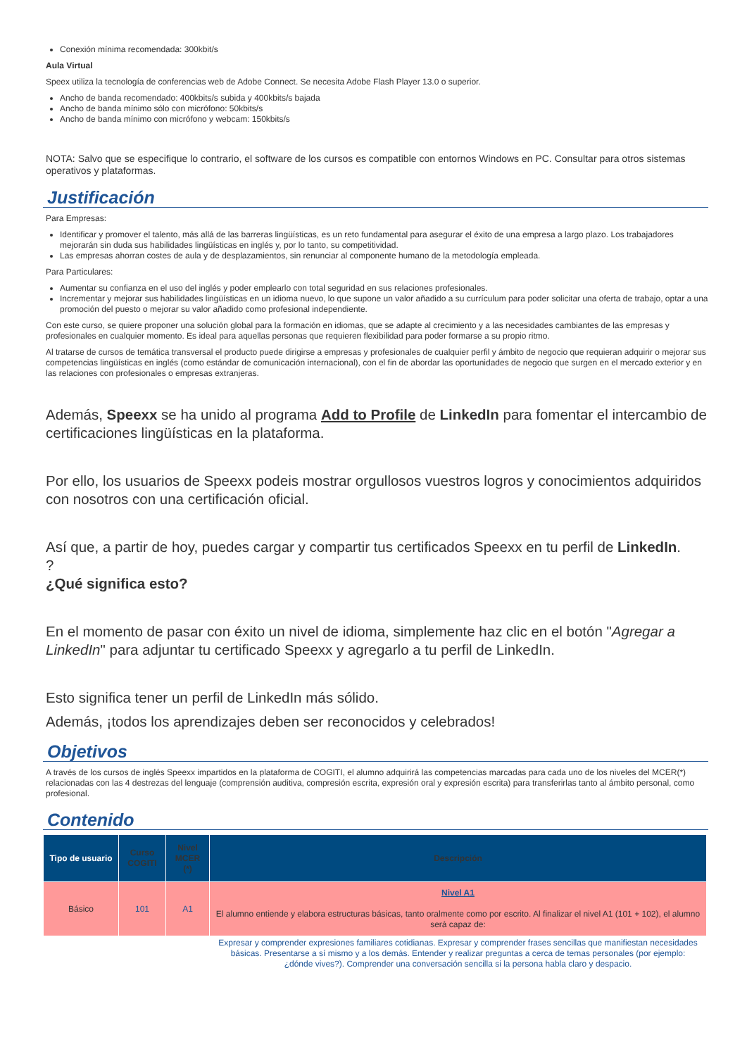Conexión mínima recomendada: 300kbit/s
Aula Virtual
Speex utiliza la tecnología de conferencias web de Adobe Connect. Se necesita Adobe Flash Player 13.0 o superior.
Ancho de banda recomendado: 400kbits/s subida y 400kbits/s bajada
Ancho de banda mínimo sólo con micrófono: 50kbits/s
Ancho de banda mínimo con micrófono y webcam: 150kbits/s
NOTA: Salvo que se especifique lo contrario, el software de los cursos es compatible con entornos Windows en PC. Consultar para otros sistemas operativos y plataformas.
Justificación
Para Empresas:
Identificar y promover el talento, más allá de las barreras lingüísticas, es un reto fundamental para asegurar el éxito de una empresa a largo plazo. Los trabajadores mejorarán sin duda sus habilidades lingüísticas en inglés y, por lo tanto, su competitividad.
Las empresas ahorran costes de aula y de desplazamientos, sin renunciar al componente humano de la metodología empleada.
Para Particulares:
Aumentar su confianza en el uso del inglés y poder emplearlo con total seguridad en sus relaciones profesionales.
Incrementar y mejorar sus habilidades lingüísticas en un idioma nuevo, lo que supone un valor añadido a su currículum para poder solicitar una oferta de trabajo, optar a una promoción del puesto o mejorar su valor añadido como profesional independiente.
Con este curso, se quiere proponer una solución global para la formación en idiomas, que se adapte al crecimiento y a las necesidades cambiantes de las empresas y profesionales en cualquier momento. Es ideal para aquellas personas que requieren flexibilidad para poder formarse a su propio ritmo.
Al tratarse de cursos de temática transversal el producto puede dirigirse a empresas y profesionales de cualquier perfil y ámbito de negocio que requieran adquirir o mejorar sus competencias lingüísticas en inglés (como estándar de comunicación internacional), con el fin de abordar las oportunidades de negocio que surgen en el mercado exterior y en las relaciones con profesionales o empresas extranjeras.
Además, Speexx se ha unido al programa Add to Profile de LinkedIn para fomentar el intercambio de certificaciones lingüísticas en la plataforma.
Por ello, los usuarios de Speexx podeis mostrar orgullosos vuestros logros y conocimientos adquiridos con nosotros con una certificación oficial.
Así que, a partir de hoy, puedes cargar y compartir tus certificados Speexx en tu perfil de LinkedIn.
?
¿Qué significa esto?
En el momento de pasar con éxito un nivel de idioma, simplemente haz clic en el botón "Agregar a LinkedIn" para adjuntar tu certificado Speexx y agregarlo a tu perfil de LinkedIn.
Esto significa tener un perfil de LinkedIn más sólido.
Además, ¡todos los aprendizajes deben ser reconocidos y celebrados!
Objetivos
A través de los cursos de inglés Speexx impartidos en la plataforma de COGITI, el alumno adquirirá las competencias marcadas para cada uno de los niveles del MCER(*) relacionadas con las 4 destrezas del lenguaje (comprensión auditiva, compresión escrita, expresión oral y expresión escrita) para transferirlas tanto al ámbito personal, como profesional.
Contenido
| Tipo de usuario | Curso COGITI | Nivel MCER (*) | Descripción |
| --- | --- | --- | --- |
| Básico | 101 | A1 | Nivel A1 El alumno entiende y elabora estructuras básicas, tanto oralmente como por escrito. Al finalizar el nivel A1 (101 + 102), el alumno será capaz de: |
| | | | Expresar y comprender expresiones familiares cotidianas. Expresar y comprender frases sencillas que manifiestan necesidades básicas. Presentarse a sí mismo y a los demás. Entender y realizar preguntas a cerca de temas personales (por ejemplo: ¿dónde vives?). Comprender una conversación sencilla si la persona habla claro y despacio. |